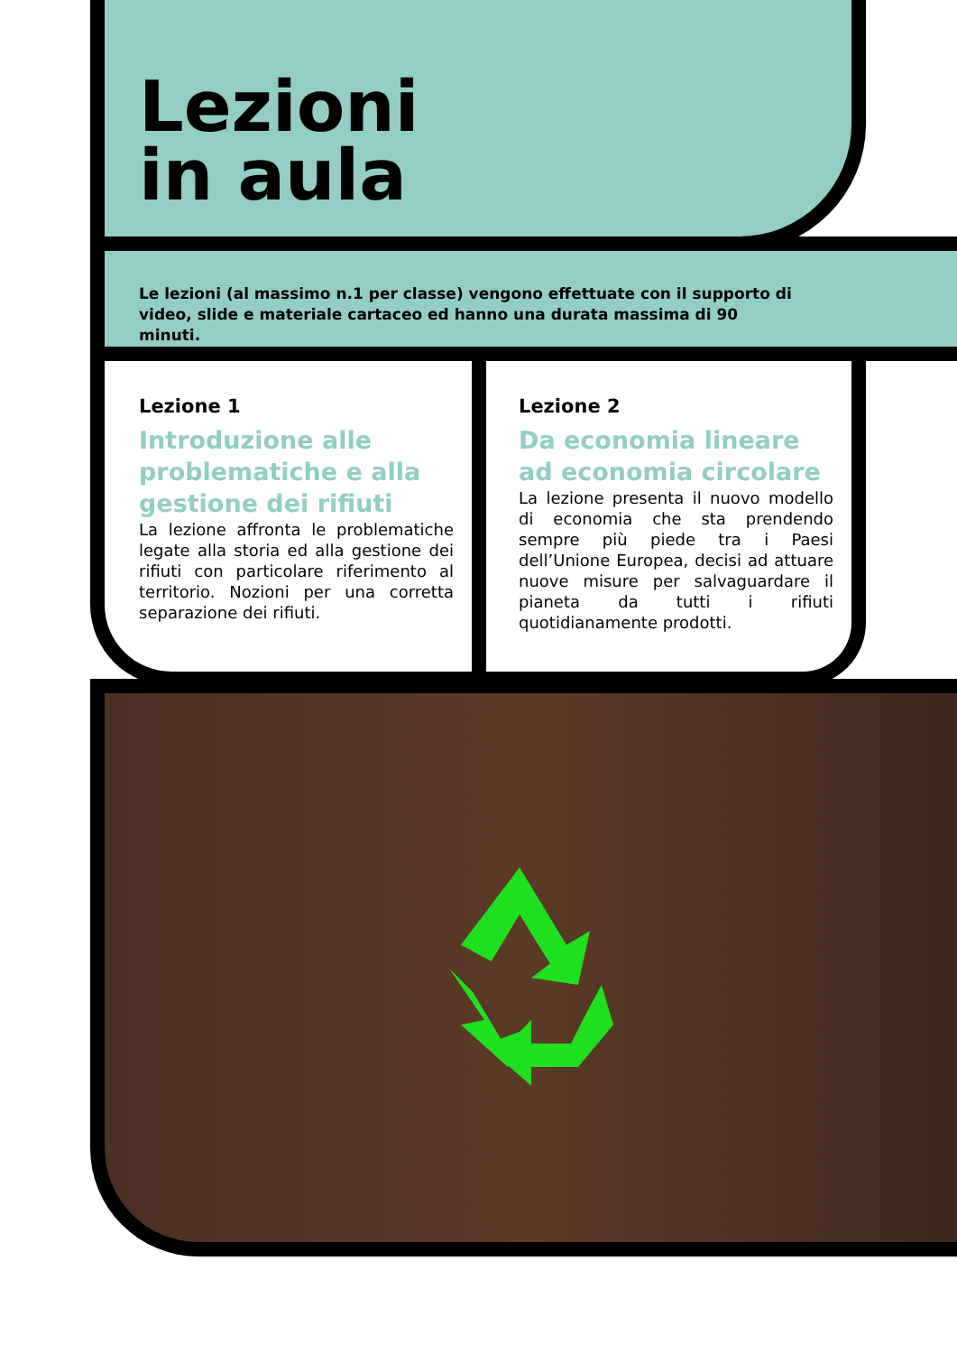Lezioni
in aula
Le lezioni (al massimo n.1 per classe) vengono effettuate con il supporto di video, slide e materiale cartaceo ed hanno una durata massima di 90 minuti.
Lezione 1
Introduzione alle problematiche e alla gestione dei rifiuti
La lezione affronta le problematiche legate alla storia ed alla gestione dei rifiuti con particolare riferimento al territorio. Nozioni per una corretta separazione dei rifiuti.
Lezione 2
Da economia lineare ad economia circolare
La lezione presenta il nuovo modello di economia che sta prendendo sempre più piede tra i Paesi dell’Unione Europea, decisi ad attuare nuove misure per salvaguardare il pianeta da tutti i rifiuti quotidianamente prodotti.